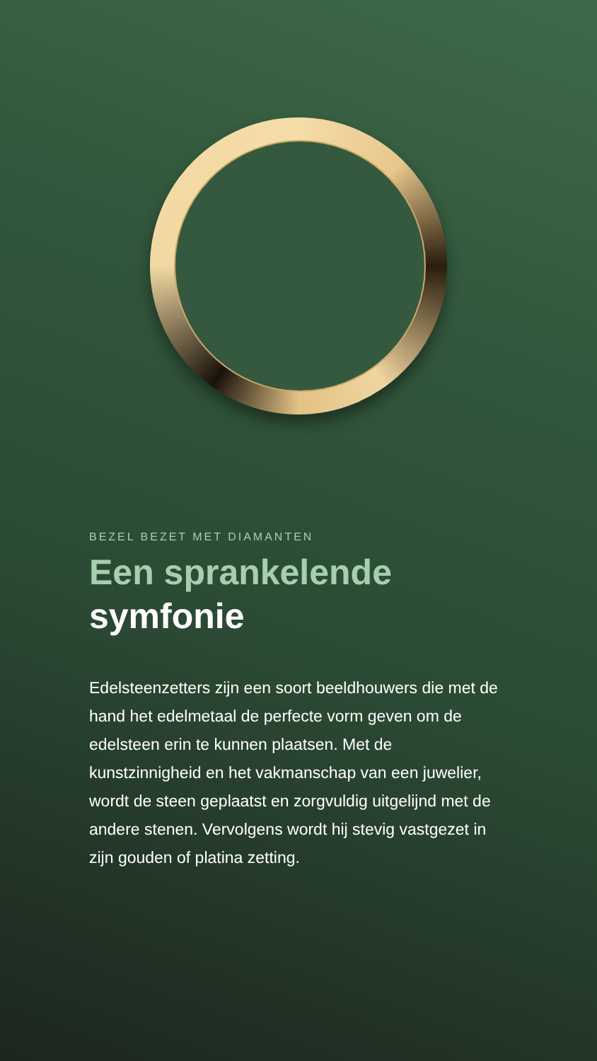BEZEL BEZET MET DIAMANTEN
Een sprankelende
symfonie
Edelsteenzetters zijn een soort beeldhouwers die met de hand het edelmetaal de perfecte vorm geven om de edelsteen erin te kunnen plaatsen. Met de kunstzinnigheid en het vakmanschap van een juwelier, wordt de steen geplaatst en zorgvuldig uitgelijnd met de andere stenen. Vervolgens wordt hij stevig vastgezet in zijn gouden of platina zetting.